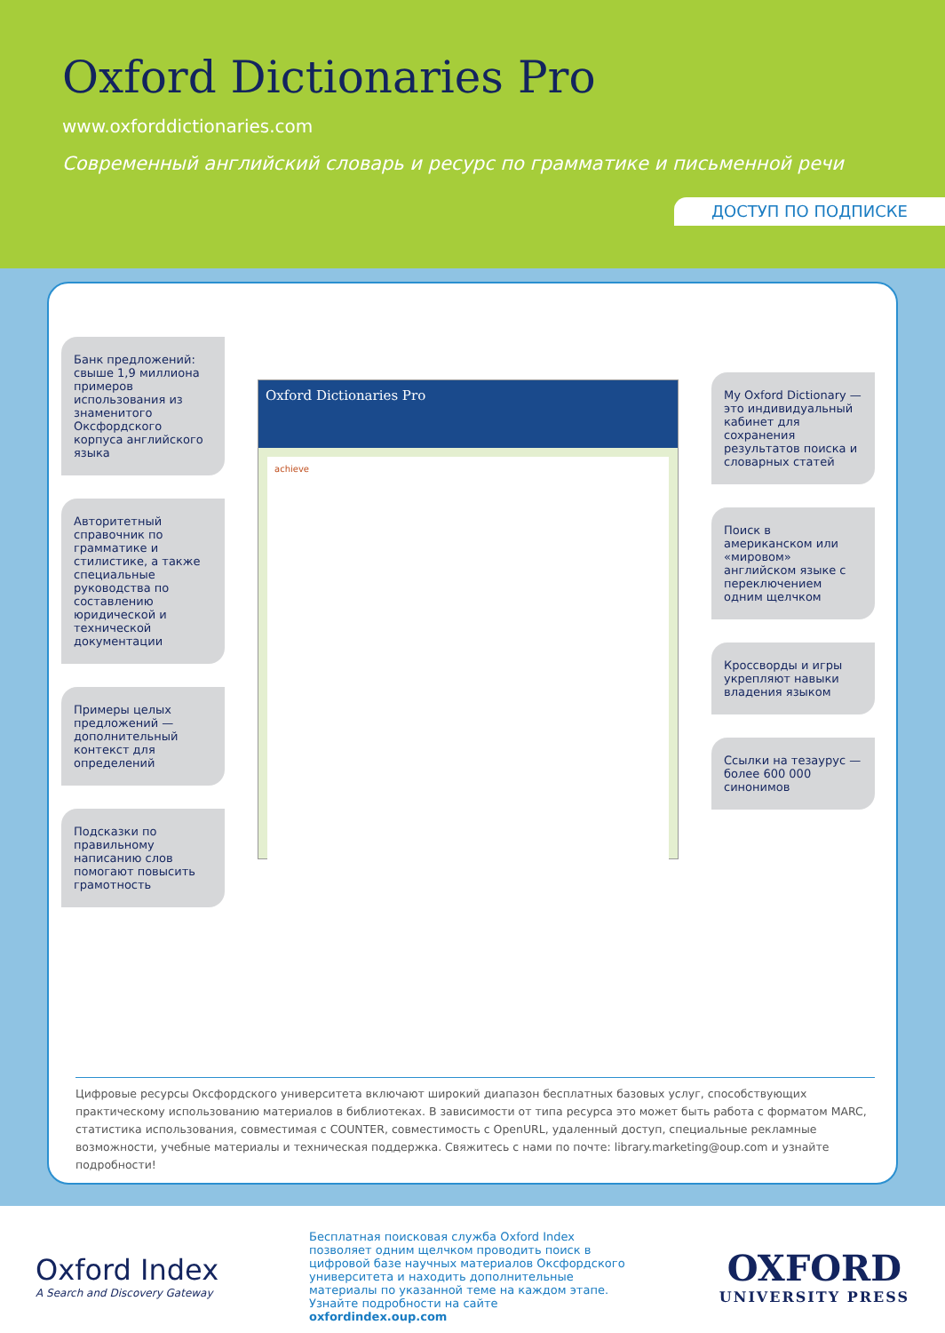Oxford Dictionaries Pro
www.oxforddictionaries.com
Современный английский словарь и ресурс по грамматике и письменной речи
ДОСТУП ПО ПОДПИСКЕ
Банк предложений: свыше 1,9 миллиона примеров использования из знаменитого Оксфордского корпуса английского языка
Авторитетный справочник по грамматике и стилистике, а также специальные руководства по составлению юридической и технической документации
Примеры целых предложений — дополнительный контекст для определений
Подсказки по правильному написанию слов помогают повысить грамотность
Oxford Dictionaries Pro
achieve
My Oxford Dictionary — это индивидуальный кабинет для сохранения результатов поиска и словарных статей
Поиск в американском или «мировом» английском языке с переключением одним щелчком
Кроссворды и игры укрепляют навыки владения языком
Ссылки на тезаурус — более 600 000 синонимов
Цифровые ресурсы Оксфордского университета включают широкий диапазон бесплатных базовых услуг, способствующих практическому использованию материалов в библиотеках. В зависимости от типа ресурса это может быть работа с форматом MARC, статистика использования, совместимая с COUNTER, совместимость с OpenURL, удаленный доступ, специальные рекламные возможности, учебные материалы и техническая поддержка. Свяжитесь с нами по почте: library.marketing@oup.com и узнайте подробности!
Oxford Index
A Search and Discovery Gateway
Бесплатная поисковая служба Oxford Index позволяет одним щелчком проводить поиск в цифровой базе научных материалов Оксфордского университета и находить дополнительные материалы по указанной теме на каждом этапе. Узнайте подробности на сайте oxfordindex.oup.com
OXFORD
UNIVERSITY PRESS